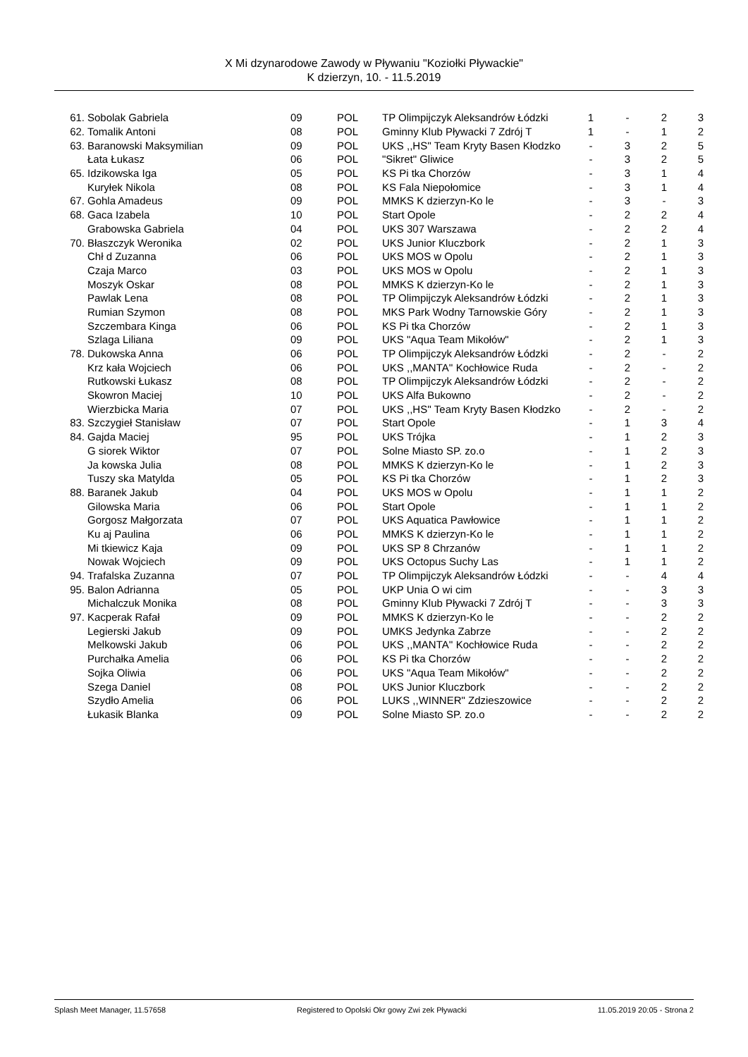X Mi dzynarodowe Zawody w Pływaniu "Koziołki Pływackie"
K dzierzyn, 10. - 11.5.2019
| 61. | Sobolak Gabriela | 09 | POL | TP Olimpijczyk Aleksandrów Łódzki | 1 | - | 2 | 3 |
| 62. | Tomalik Antoni | 08 | POL | Gminny Klub Pływacki 7 Zdrój T | 1 | - | 1 | 2 |
| 63. | Baranowski Maksymilian | 09 | POL | UKS ,,HS'' Team Kryty Basen Kłodzko | - | 3 | 2 | 5 |
| | Łata Łukasz | 06 | POL | "Sikret" Gliwice | - | 3 | 2 | 5 |
| 65. | Idzikowska Iga | 05 | POL | KS Pi tka Chorzów | - | 3 | 1 | 4 |
| | Kuryłek Nikola | 08 | POL | KS Fala Niepołomice | - | 3 | 1 | 4 |
| 67. | Gohla Amadeus | 09 | POL | MMKS K dzierzyn-Ko le | - | 3 | - | 3 |
| 68. | Gaca Izabela | 10 | POL | Start Opole | - | 2 | 2 | 4 |
| | Grabowska Gabriela | 04 | POL | UKS 307 Warszawa | - | 2 | 2 | 4 |
| 70. | Błaszczyk Weronika | 02 | POL | UKS Junior Kluczbork | - | 2 | 1 | 3 |
| | Chł d Zuzanna | 06 | POL | UKS MOS w Opolu | - | 2 | 1 | 3 |
| | Czaja Marco | 03 | POL | UKS MOS w Opolu | - | 2 | 1 | 3 |
| | Moszyk Oskar | 08 | POL | MMKS K dzierzyn-Ko le | - | 2 | 1 | 3 |
| | Pawlak Lena | 08 | POL | TP Olimpijczyk Aleksandrów Łódzki | - | 2 | 1 | 3 |
| | Rumian Szymon | 08 | POL | MKS Park Wodny Tarnowskie Góry | - | 2 | 1 | 3 |
| | Szczembara Kinga | 06 | POL | KS Pi tka Chorzów | - | 2 | 1 | 3 |
| | Szlaga Liliana | 09 | POL | UKS "Aqua Team Mikołów" | - | 2 | 1 | 3 |
| 78. | Dukowska Anna | 06 | POL | TP Olimpijczyk Aleksandrów Łódzki | - | 2 | - | 2 |
| | Krz kała Wojciech | 06 | POL | UKS ,,MANTA'' Kochłowice Ruda | - | 2 | - | 2 |
| | Rutkowski Łukasz | 08 | POL | TP Olimpijczyk Aleksandrów Łódzki | - | 2 | - | 2 |
| | Skowron Maciej | 10 | POL | UKS Alfa Bukowno | - | 2 | - | 2 |
| | Wierzbicka Maria | 07 | POL | UKS ,,HS'' Team Kryty Basen Kłodzko | - | 2 | - | 2 |
| 83. | Szczygieł Stanisław | 07 | POL | Start Opole | - | 1 | 3 | 4 |
| 84. | Gajda Maciej | 95 | POL | UKS Trójka | - | 1 | 2 | 3 |
| | G siorek Wiktor | 07 | POL | Solne Miasto SP. zo.o | - | 1 | 2 | 3 |
| | Ja kowska Julia | 08 | POL | MMKS K dzierzyn-Ko le | - | 1 | 2 | 3 |
| | Tuszy ska Matylda | 05 | POL | KS Pi tka Chorzów | - | 1 | 2 | 3 |
| 88. | Baranek Jakub | 04 | POL | UKS MOS w Opolu | - | 1 | 1 | 2 |
| | Gilowska Maria | 06 | POL | Start Opole | - | 1 | 1 | 2 |
| | Gorgosz Małgorzata | 07 | POL | UKS Aquatica Pawłowice | - | 1 | 1 | 2 |
| | Ku aj Paulina | 06 | POL | MMKS K dzierzyn-Ko le | - | 1 | 1 | 2 |
| | Mi tkiewicz Kaja | 09 | POL | UKS SP 8 Chrzanów | - | 1 | 1 | 2 |
| | Nowak Wojciech | 09 | POL | UKS Octopus Suchy Las | - | 1 | 1 | 2 |
| 94. | Trafalska Zuzanna | 07 | POL | TP Olimpijczyk Aleksandrów Łódzki | - | - | 4 | 4 |
| 95. | Balon Adrianna | 05 | POL | UKP Unia O wi cim | - | - | 3 | 3 |
| | Michalczuk Monika | 08 | POL | Gminny Klub Pływacki 7 Zdrój T | - | - | 3 | 3 |
| 97. | Kacperak Rafał | 09 | POL | MMKS K dzierzyn-Ko le | - | - | 2 | 2 |
| | Legierski Jakub | 09 | POL | UMKS Jedynka Zabrze | - | - | 2 | 2 |
| | Melkowski Jakub | 06 | POL | UKS ,,MANTA'' Kochłowice Ruda | - | - | 2 | 2 |
| | Purchałka Amelia | 06 | POL | KS Pi tka Chorzów | - | - | 2 | 2 |
| | Sojka Oliwia | 06 | POL | UKS "Aqua Team Mikołów" | - | - | 2 | 2 |
| | Szega Daniel | 08 | POL | UKS Junior Kluczbork | - | - | 2 | 2 |
| | Szydło Amelia | 06 | POL | LUKS ,,WINNER" Zdzieszowice | - | - | 2 | 2 |
| | Łukasik Blanka | 09 | POL | Solne Miasto SP. zo.o | - | - | 2 | 2 |
Splash Meet Manager, 11.57658 Registered to Opolski Okr gowy Zwi zek Pływacki 11.05.2019 20:05 - Strona 2